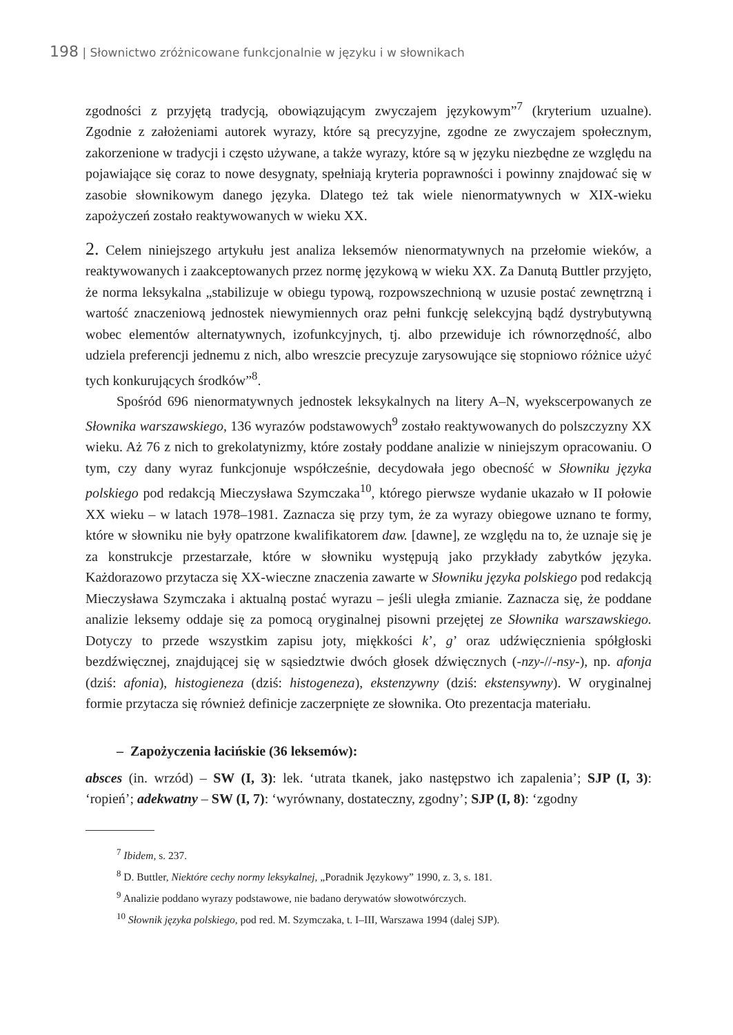198 | Słownictwo zróżnicowane funkcjonalnie w języku i w słownikach
zgodności z przyjętą tradycją, obowiązującym zwyczajem językowym”<sup>7</sup> (kryterium uzualne). Zgodnie z założeniami autorek wyrazy, które są precyzyjne, zgodne ze zwyczajem społecznym, zakorzenione w tradycji i często używane, a także wyrazy, które są w języku niezbędne ze względu na pojawiające się coraz to nowe desygnaty, spełniają kryteria poprawności i powinny znajdować się w zasobie słownikowym danego języka. Dlatego też tak wiele nienormatywnych w XIX-wieku zapożyczeń zostało reaktywowanych w wieku XX.
2. Celem niniejszego artykułu jest analiza leksemów nienormatywnych na przełomie wieków, a reaktywowanych i zaakceptowanych przez normę językową w wieku XX. Za Danutą Buttler przyjęto, że norma leksykalna „stabilizuje w obiegu typową, rozpowszechnioną w uzusie postać zewnętrzną i wartość znaczeniową jednostek niewymiennych oraz pełni funkcję selekcyjną bądź dystrybutywną wobec elementów alternatywnych, izofunkcyjnych, tj. albo przewiduje ich równorzędność, albo udziela preferencji jednemu z nich, albo wreszcie precyzuje zarysowujące się stopniowo różnice użyć tych konkurujących środków”<sup>8</sup>.
Spośród 696 nienormatywnych jednostek leksykalnych na litery A–N, wyekscerpowanych ze Słownika warszawskiego, 136 wyrazów podstawowych<sup>9</sup> zostało reaktywowanych do polszczyzny XX wieku. Aż 76 z nich to grekolatynizmy, które zostały poddane analizie w niniejszym opracowaniu. O tym, czy dany wyraz funkcjonuje współcześnie, decydowała jego obecność w Słowniku języka polskiego pod redakcją Mieczysława Szymczaka<sup>10</sup>, którego pierwsze wydanie ukazało w II połowie XX wieku – w latach 1978–1981. Zaznacza się przy tym, że za wyrazy obiegowe uznano te formy, które w słowniku nie były opatrzone kwalifikatorem daw. [dawne], ze względu na to, że uznaje się je za konstrukcje przestarzałe, które w słowniku występują jako przykłady zabytków języka. Każdorazowo przytacza się XX-wieczne znaczenia zawarte w Słowniku języka polskiego pod redakcją Mieczysława Szymczaka i aktualną postać wyrazu – jeśli uległa zmianie. Zaznacza się, że poddane analizie leksemy oddaje się za pomocą oryginalnej pisowni przejętej ze Słownika warszawskiego. Dotyczy to przede wszystkim zapisu joty, miękkości k’, g’ oraz udźwięcznienia spółgłoski bezdźwięcznej, znajdującej się w sąsiedztwie dwóch głosek dźwięcznych (-nzy-//-nsy-), np. afonja (dziś: afonia), histogieneza (dziś: histogeneza), ekstenzywny (dziś: ekstensywny). W oryginalnej formie przytacza się również definicje zaczerpnięte ze słownika. Oto prezentacja materiału.
– Zapożyczenia łacińskie (36 leksemów):
absces (in. wrzód) – SW (I, 3): lek. ‘utrata tkanek, jako następstwo ich zapalenia’; SJP (I, 3): ‘ropień’; adekwatny – SW (I, 7): ‘wyrównany, dostateczny, zgodny’; SJP (I, 8): ‘zgodny
<sup>7</sup> Ibidem, s. 237.
<sup>8</sup> D. Buttler, Niektóre cechy normy leksykalnej, „Poradnik Językowy” 1990, z. 3, s. 181.
<sup>9</sup> Analizie poddano wyrazy podstawowe, nie badano derywatów słowotwórczych.
<sup>10</sup> Słownik języka polskiego, pod red. M. Szymczaka, t. I–III, Warszawa 1994 (dalej SJP).